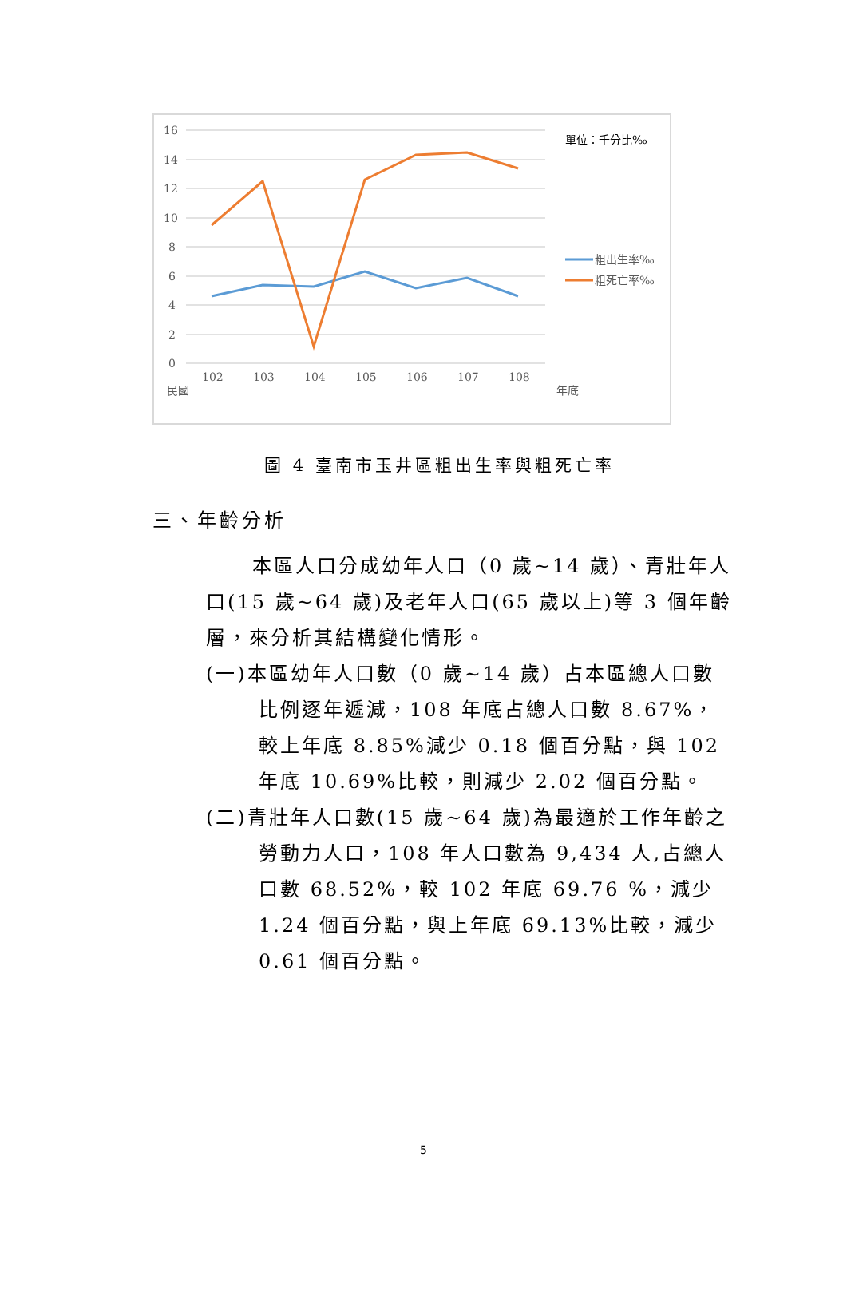16
14
12
10
8
6
4
2
0
102
103
104
105
106
107
108
民國
年底
單位：千分比‰
粗出生率‰
粗死亡率‰
圖 4 臺南市玉井區粗出生率與粗死亡率
三、年齡分析
本區人口分成幼年人口（0 歲~14 歲）、青壯年人口(15 歲~64 歲)及老年人口(65 歲以上)等 3 個年齡層，來分析其結構變化情形。
(一)本區幼年人口數（0 歲~14 歲）占本區總人口數比例逐年遞減，108 年底占總人口數 8.67%，較上年底 8.85%減少 0.18 個百分點，與 102 年底 10.69%比較，則減少 2.02 個百分點。
(二)青壯年人口數(15 歲~64 歲)為最適於工作年齡之勞動力人口，108 年人口數為 9,434 人,占總人口數 68.52%，較 102 年底 69.76 %，減少 1.24 個百分點，與上年底 69.13%比較，減少 0.61 個百分點。
5